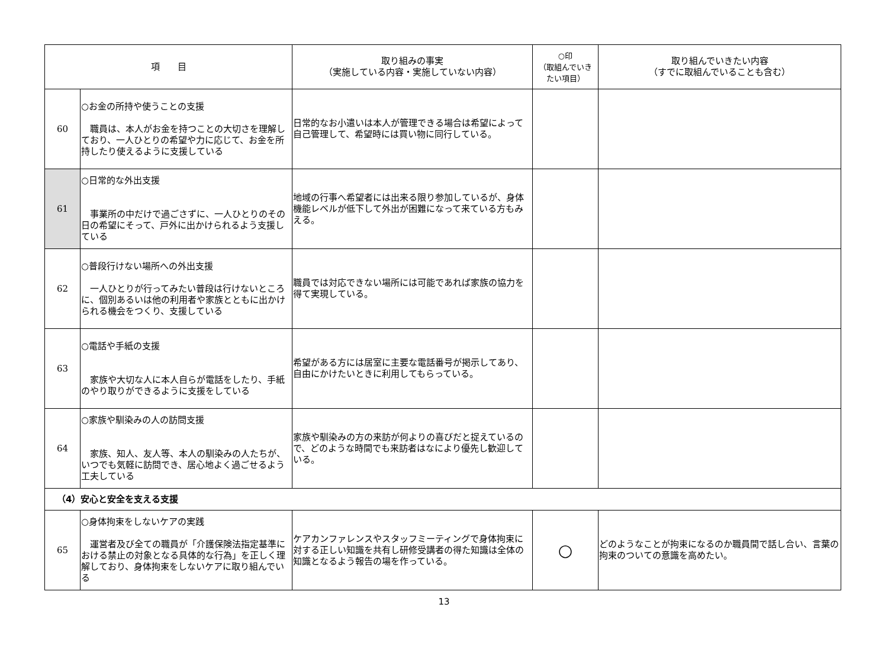| 項 目 | | 取り組みの事実 （実施している内容・実施していない内容） | ○印 （取組んでいき たい項目） | 取り組んでいきたい内容 （すでに取組んでいることも含む） |
| --- | --- | --- | --- | --- |
| 60 | ○お金の所持や使うことの支援 職員は、本人がお金を持つことの大切さを理解しており、一人ひとりの希望や力に応じて、お金を所持したり使えるように支援している | 日常的なお小遣いは本人が管理できる場合は希望によって自己管理して、希望時には買い物に同行している。 | | |
| 61 | ○日常的な外出支援 事業所の中だけで過ごさずに、一人ひとりのその日の希望にそって、戸外に出かけられるよう支援している | 地域の行事へ希望者には出来る限り参加しているが、身体機能レベルが低下して外出が困難になって来ている方もみえる。 | | |
| 62 | ○普段行けない場所への外出支援 一人ひとりが行ってみたい普段は行けないところに、個別あるいは他の利用者や家族とともに出かけられる機会をつくり、支援している | 職員では対応できない場所には可能であれば家族の協力を得て実現している。 | | |
| 63 | ○電話や手紙の支援 家族や大切な人に本人自らが電話をしたり、手紙のやり取りができるように支援をしている | 希望がある方には居室に主要な電話番号が掲示してあり、自由にかけたいときに利用してもらっている。 | | |
| 64 | ○家族や馴染みの人の訪問支援 家族、知人、友人等、本人の馴染みの人たちが、いつでも気軽に訪問でき、居心地よく過ごせるよう工夫している | 家族や馴染みの方の来訪が何よりの喜びだと捉えているので、どのような時間でも来訪者はなにより優先し歓迎している。 | | |
| （4）安心と安全を支える支援 | | | | |
| 65 | ○身体拘束をしないケアの実践 運営者及び全ての職員が「介護保険法指定基準における禁止の対象となる具体的な行為」を正しく理解しており、身体拘束をしないケアに取り組んでいる | ケアカンファレンスやスタッフミーティングで身体拘束に対する正しい知識を共有し研修受講者の得た知識は全体の知識となるよう報告の場を作っている。 | ○ | どのようなことが拘束になるのか職員間で話し合い、言葉の拘束のついての意識を高めたい。 |
13